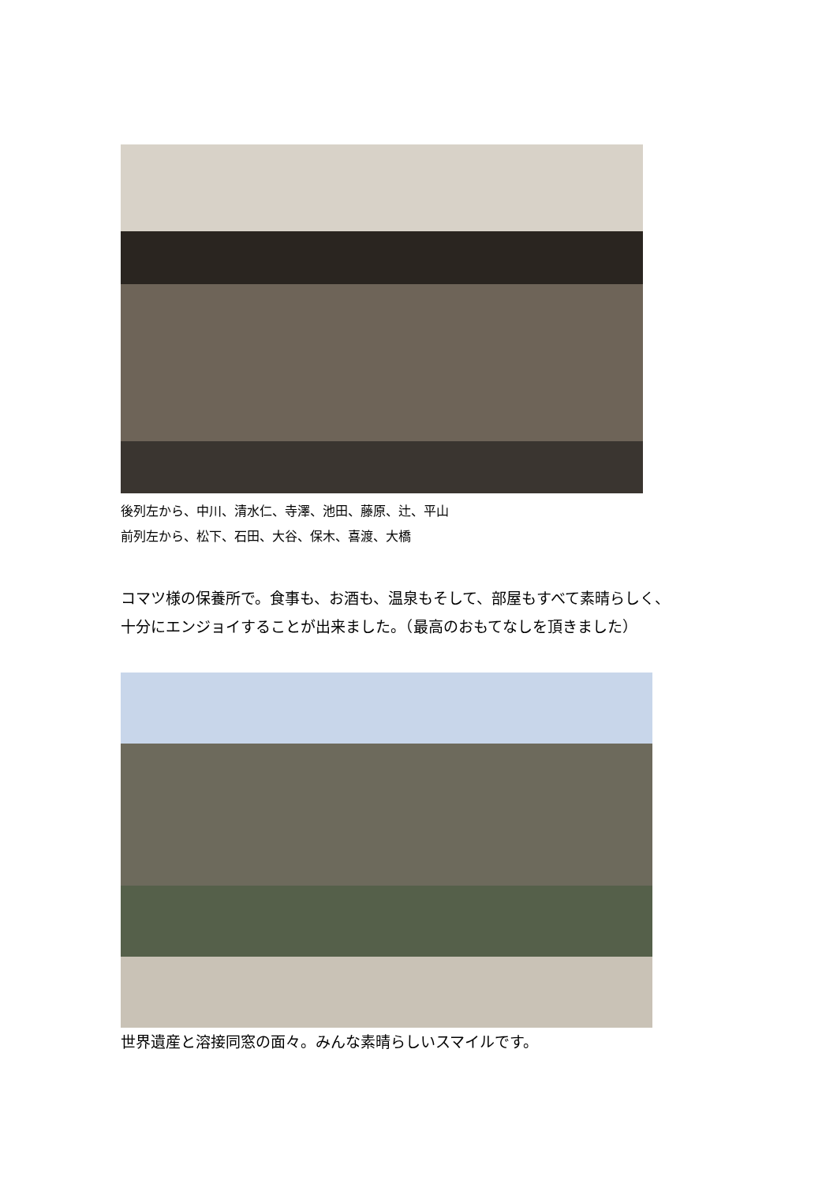後列左から、中川、清水仁、寺澤、池田、藤原、辻、平山
前列左から、松下、石田、大谷、保木、喜渡、大橋
コマツ様の保養所で。食事も、お酒も、温泉もそして、部屋もすべて素晴らしく、
十分にエンジョイすることが出来ました。（最高のおもてなしを頂きました）
世界遺産と溶接同窓の面々。みんな素晴らしいスマイルです。